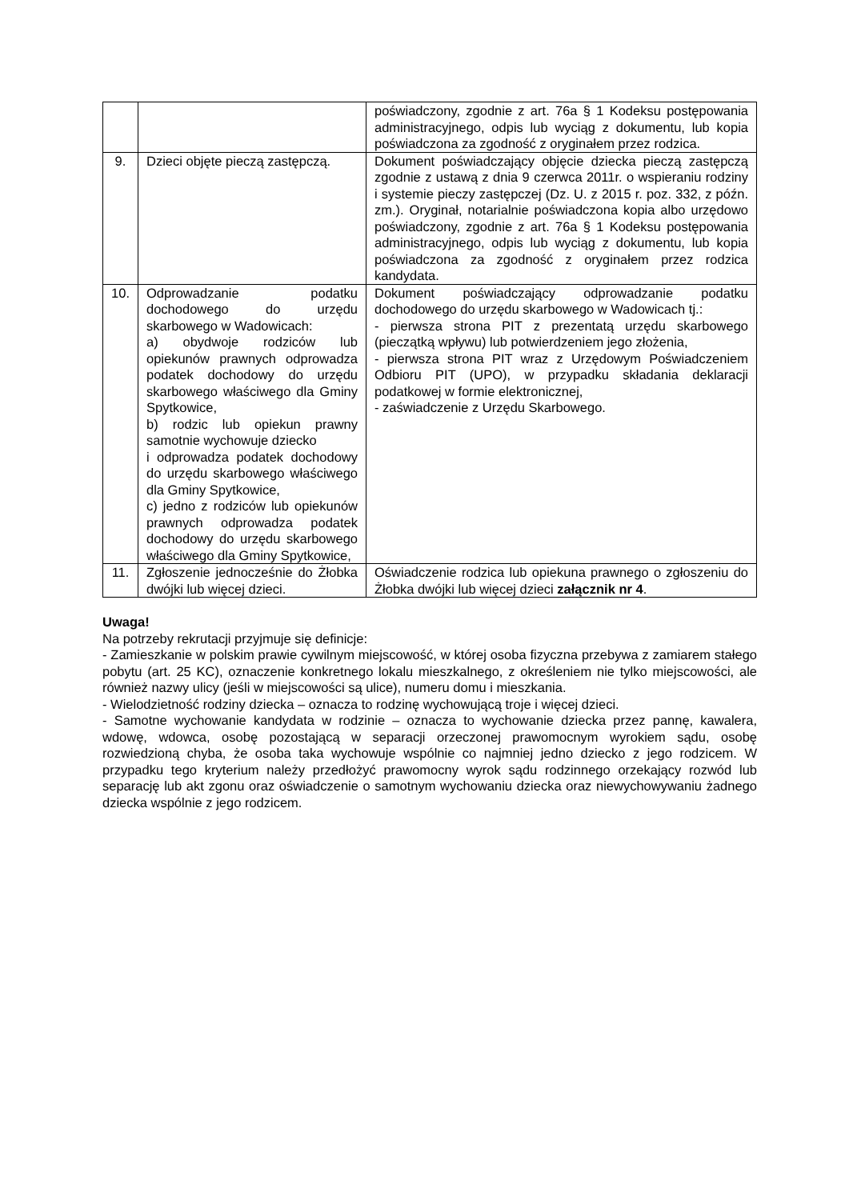| | | poświadczony, zgodnie z art. 76a § 1 Kodeksu postępowania administracyjnego, odpis lub wyciąg z dokumentu, lub kopia poświadczona za zgodność z oryginałem przez rodzica. |
| 9. | Dzieci objęte pieczą zastępczą. | Dokument poświadczający objęcie dziecka pieczą zastępczą zgodnie z ustawą z dnia 9 czerwca 2011r. o wspieraniu rodziny i systemie pieczy zastępczej (Dz. U. z 2015 r. poz. 332, z późn. zm.). Oryginał, notarialnie poświadczona kopia albo urzędowo poświadczony, zgodnie z art. 76a § 1 Kodeksu postępowania administracyjnego, odpis lub wyciąg z dokumentu, lub kopia poświadczona za zgodność z oryginałem przez rodzica kandydata. |
| 10. | Odprowadzanie podatku dochodowego do urzędu skarbowego w Wadowicach: a) obydwoje rodziców lub opiekunów prawnych odprowadza podatek dochodowy do urzędu skarbowego właściwego dla Gminy Spytkowice, b) rodzic lub opiekun prawny samotnie wychowuje dziecko i odprowadza podatek dochodowy do urzędu skarbowego właściwego dla Gminy Spytkowice, c) jedno z rodziców lub opiekunów prawnych odprowadza podatek dochodowy do urzędu skarbowego właściwego dla Gminy Spytkowice, | Dokument poświadczający odprowadzanie podatku dochodowego do urzędu skarbowego w Wadowicach tj.: - pierwsza strona PIT z prezentatą urzędu skarbowego (pieczątką wpływu) lub potwierdzeniem jego złożenia, - pierwsza strona PIT wraz z Urzędowym Poświadczeniem Odbioru PIT (UPO), w przypadku składania deklaracji podatkowej w formie elektronicznej, - zaświadczenie z Urzędu Skarbowego. |
| 11. | Zgłoszenie jednocześnie do Żłobka dwójki lub więcej dzieci. | Oświadczenie rodzica lub opiekuna prawnego o zgłoszeniu do Żłobka dwójki lub więcej dzieci załącznik nr 4 . |
Uwaga!
Na potrzeby rekrutacji przyjmuje się definicje:
- Zamieszkanie w polskim prawie cywilnym miejscowość, w której osoba fizyczna przebywa z zamiarem stałego pobytu (art. 25 KC), oznaczenie konkretnego lokalu mieszkalnego, z określeniem nie tylko miejscowości, ale również nazwy ulicy (jeśli w miejscowości są ulice), numeru domu i mieszkania.
- Wielodzietność rodziny dziecka – oznacza to rodzinę wychowującą troje i więcej dzieci.
- Samotne wychowanie kandydata w rodzinie – oznacza to wychowanie dziecka przez pannę, kawalera, wdowę, wdowca, osobę pozostającą w separacji orzeczonej prawomocnym wyrokiem sądu, osobę rozwiedzioną chyba, że osoba taka wychowuje wspólnie co najmniej jedno dziecko z jego rodzicem. W przypadku tego kryterium należy przedłożyć prawomocny wyrok sądu rodzinnego orzekający rozwód lub separację lub akt zgonu oraz oświadczenie o samotnym wychowaniu dziecka oraz niewychowywaniu żadnego dziecka wspólnie z jego rodzicem.